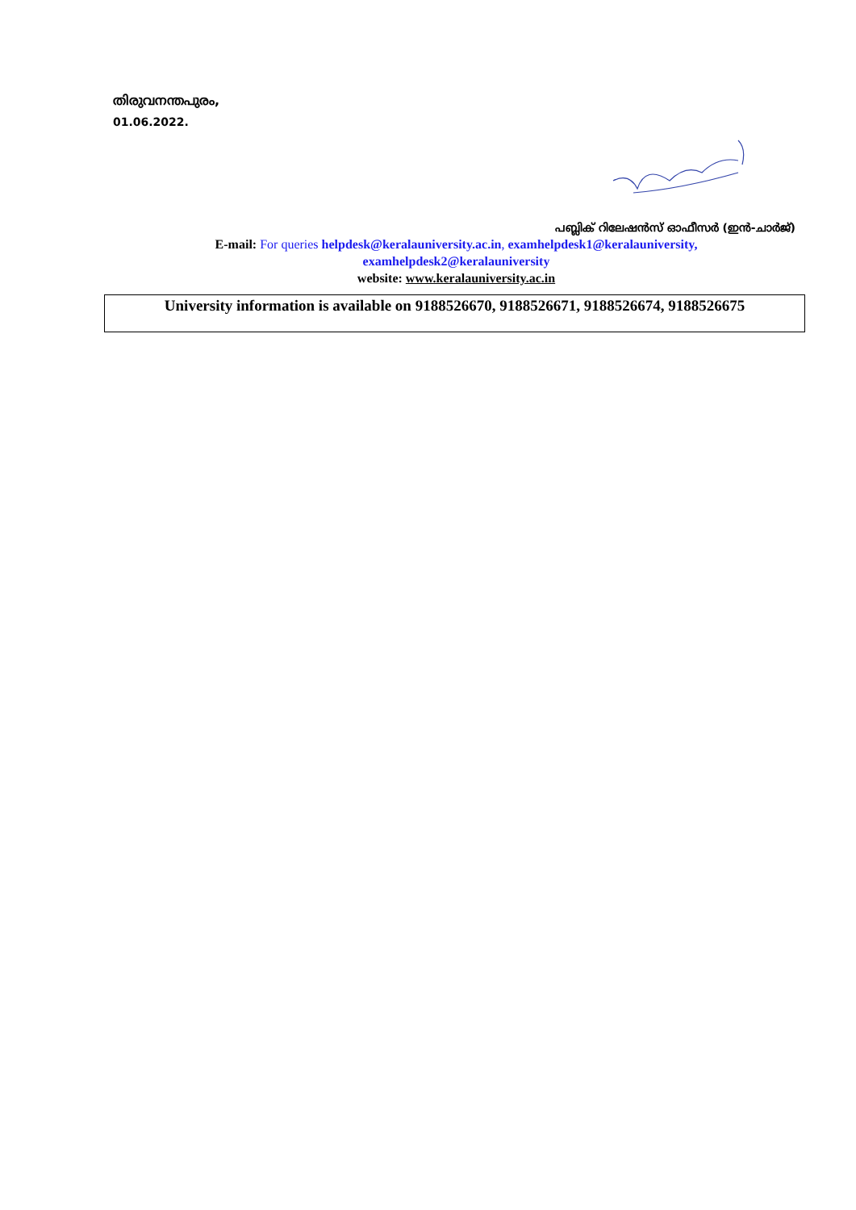തിരുവനന്തപുരം,
01.06.2022.
പബ്ലിക് റിലേഷൻസ് ഓഫീസർ (ഇൻ-ചാർജ്)
E-mail: For queries helpdesk@keralauniversity.ac.in, examhelpdesk1@keralauniversity,
examhelpdesk2@keralauniversity
website: www.keralauniversity.ac.in
University information is available on 9188526670, 9188526671, 9188526674, 9188526675